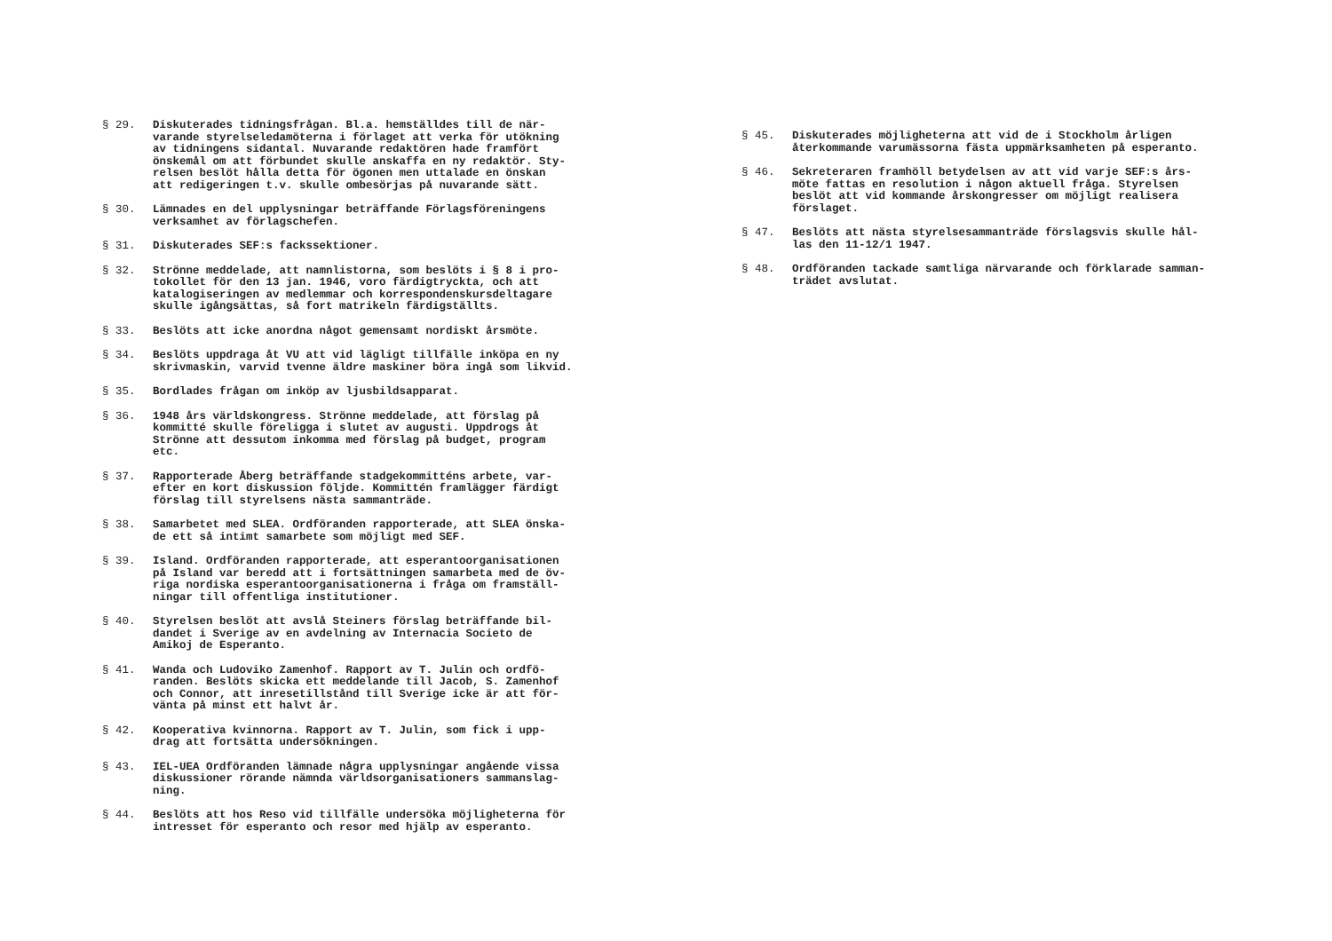§ 29. Diskuterades tidningsfrågan. Bl.a. hemställdes till de när- varande styrelseledamöterna i förlaget att verka för utökning av tidningens sidantal. Nuvarande redaktören hade framfört önskemål om att förbundet skulle anskaffa en ny redaktör. Sty- relsen beslöt hålla detta för ögonen men uttalade en önskan att redigeringen t.v. skulle ombesörjas på nuvarande sätt.
§ 30. Lämnades en del upplysningar beträffande Förlagsföreningens verksamhet av förlagschefen.
§ 31. Diskuterades SEF:s fackssektioner.
§ 32. Strönne meddelade, att namnlistorna, som beslöts i § 8 i pro- tokollet för den 13 jan. 1946, voro färdigtryckta, och att katalogiseringen av medlemmar och korrespondenskursdeltagare skulle igångsättas, så fort matrikeln färdigställts.
§ 33. Beslöts att icke anordna något gemensamt nordiskt årsmöte.
§ 34. Beslöts uppdraga åt VU att vid lägligt tillfälle inköpa en ny skrivmaskin, varvid tvenne äldre maskiner böra ingå som likvid.
§ 35. Bordlades frågan om inköp av ljusbildsapparat.
§ 36. 1948 års världskongress. Strönne meddelade, att förslag på kommitté skulle föreligga i slutet av augusti. Uppdrogs åt Strönne att dessutom inkomma med förslag på budget, program etc.
§ 37. Rapporterade Åberg beträffande stadgekommitténs arbete, var- efter en kort diskussion följde. Kommittén framlägger färdigt förslag till styrelsens nästa sammanträde.
§ 38. Samarbetet med SLEA. Ordföranden rapporterade, att SLEA önska- de ett så intimt samarbete som möjligt med SEF.
§ 39. Island. Ordföranden rapporterade, att esperantoorganisationen på Island var beredd att i fortsättningen samarbeta med de öv- riga nordiska esperantoorganisationerna i fråga om framställ- ningar till offentliga institutioner.
§ 40. Styrelsen beslöt att avslå Steiners förslag beträffande bil- dandet i Sverige av en avdelning av Internacia Societo de Amikoj de Esperanto.
§ 41. Wanda och Ludoviko Zamenhof. Rapport av T. Julin och ordfö- randen. Beslöts skicka ett meddelande till Jacob, S. Zamenhof och Connor, att inresetillstånd till Sverige icke är att för- vänta på minst ett halvt år.
§ 42. Kooperativa kvinnorna. Rapport av T. Julin, som fick i upp- drag att fortsätta undersökningen.
§ 43. IEL-UEA Ordföranden lämnade några upplysningar angående vissa diskussioner rörande nämnda världsorganisationers sammanslag- ning.
§ 44. Beslöts att hos Reso vid tillfälle undersöka möjligheterna för intresset för esperanto och resor med hjälp av esperanto.
§ 45. Diskuterades möjligheterna att vid de i Stockholm årligen återkommande varumässorna fästa uppmärksamheten på esperanto.
§ 46. Sekreteraren framhöll betydelsen av att vid varje SEF:s års- möte fattas en resolution i någon aktuell fråga. Styrelsen beslöt att vid kommande årskongresser om möjligt realisera förslaget.
§ 47. Beslöts att nästa styrelsesammanträde förslagsvis skulle hål- las den 11-12/1 1947.
§ 48. Ordföranden tackade samtliga närvarande och förklarade samman- trädet avslutat.